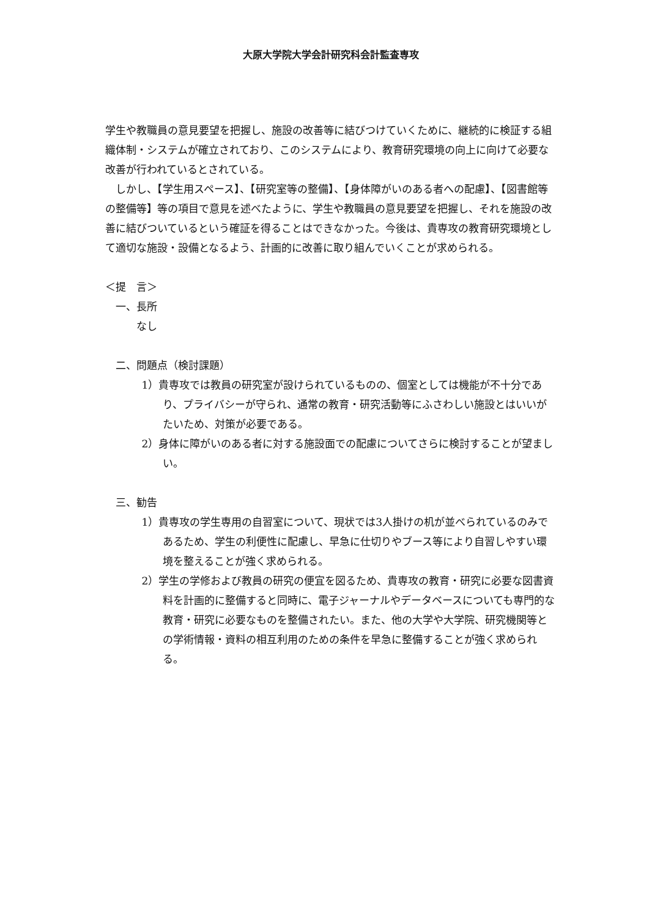大原大学院大学会計研究科会計監査専攻
学生や教職員の意見要望を把握し、施設の改善等に結びつけていくために、継続的に検証する組織体制・システムが確立されており、このシステムにより、教育研究環境の向上に向けて必要な改善が行われているとされている。
しかし、【学生用スペース】、【研究室等の整備】、【身体障がいのある者への配慮】、【図書館等の整備等】等の項目で意見を述べたように、学生や教職員の意見要望を把握し、それを施設の改善に結びついているという確証を得ることはできなかった。今後は、貴専攻の教育研究環境として適切な施設・設備となるよう、計画的に改善に取り組んでいくことが求められる。
＜提　言＞
一、長所
なし
二、問題点（検討課題）
1）貴専攻では教員の研究室が設けられているものの、個室としては機能が不十分であり、プライバシーが守られ、通常の教育・研究活動等にふさわしい施設とはいいがたいため、対策が必要である。
2）身体に障がいのある者に対する施設面での配慮についてさらに検討することが望ましい。
三、勧告
1）貴専攻の学生専用の自習室について、現状では3人掛けの机が並べられているのみであるため、学生の利便性に配慮し、早急に仕切りやブース等により自習しやすい環境を整えることが強く求められる。
2）学生の学修および教員の研究の便宜を図るため、貴専攻の教育・研究に必要な図書資料を計画的に整備すると同時に、電子ジャーナルやデータベースについても専門的な教育・研究に必要なものを整備されたい。また、他の大学や大学院、研究機関等との学術情報・資料の相互利用のための条件を早急に整備することが強く求められる。